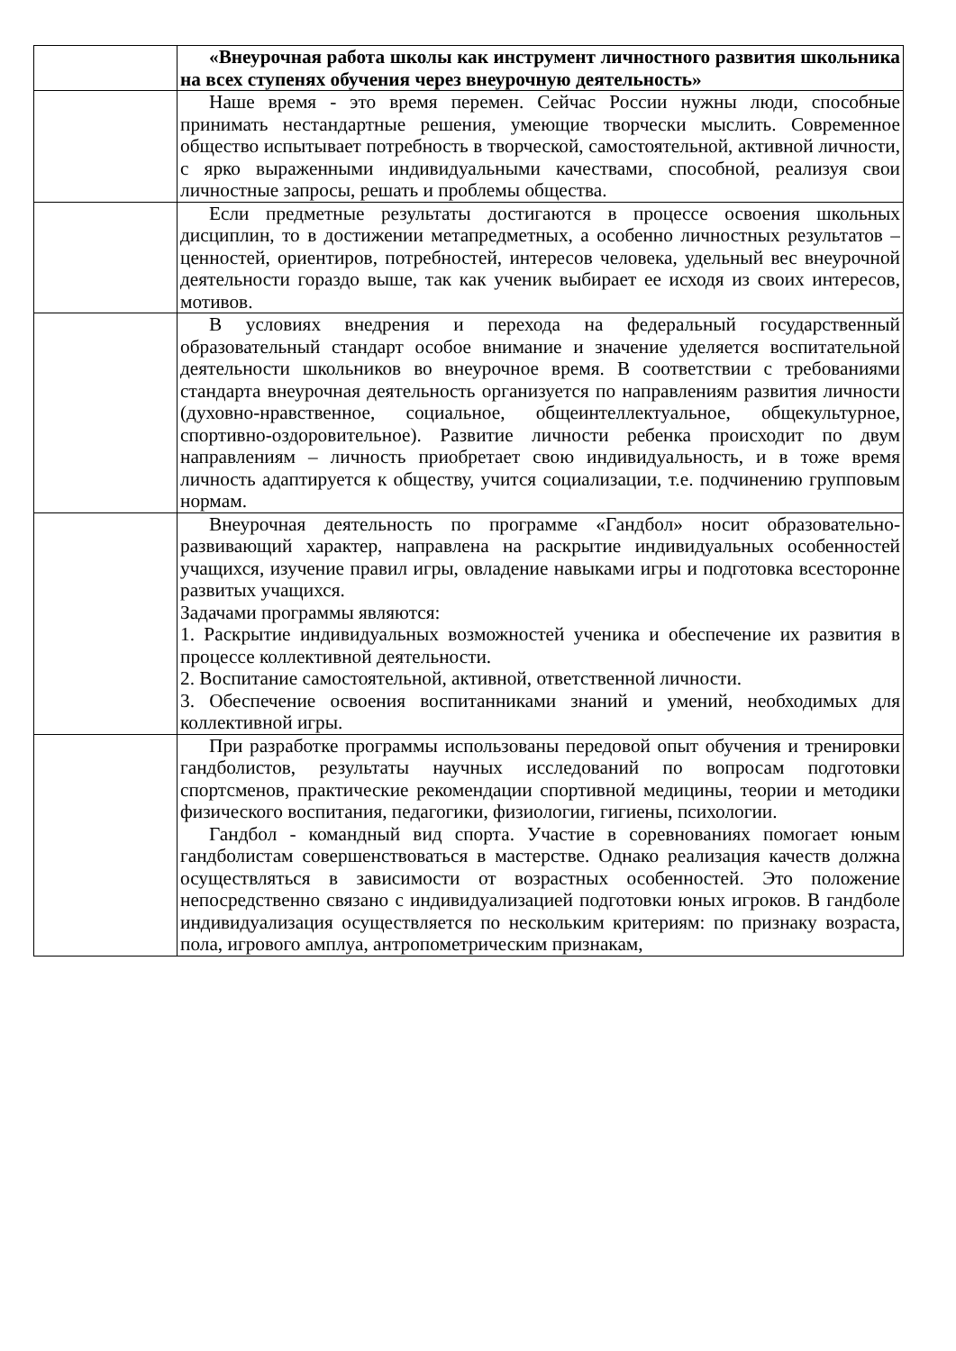| | «Внеурочная работа школы как инструмент личностного развития школьника на всех ступенях обучения через внеурочную деятельность» |
| | Наше время - это время перемен. Сейчас России нужны люди, способные принимать нестандартные решения, умеющие творчески мыслить. Современное общество испытывает потребность в творческой, самостоятельной, активной личности, с ярко выраженными индивидуальными качествами, способной, реализуя свои личностные запросы, решать и проблемы общества. |
| | Если предметные результаты достигаются в процессе освоения школьных дисциплин, то в достижении метапредметных, а особенно личностных результатов – ценностей, ориентиров, потребностей, интересов человека, удельный вес внеурочной деятельности гораздо выше, так как ученик выбирает ее исходя из своих интересов, мотивов. |
| | В условиях внедрения и перехода на федеральный государственный образовательный стандарт особое внимание и значение уделяется воспитательной деятельности школьников во внеурочное время. В соответствии с требованиями стандарта внеурочная деятельность организуется по направлениям развития личности (духовно-нравственное, социальное, общеинтеллектуальное, общекультурное, спортивно-оздоровительное). Развитие личности ребенка происходит по двум направлениям – личность приобретает свою индивидуальность, и в тоже время личность адаптируется к обществу, учится социализации, т.е. подчинению групповым нормам. |
| | Внеурочная деятельность по программе «Гандбол» носит образовательно-развивающий характер, направлена на раскрытие индивидуальных особенностей учащихся, изучение правил игры, овладение навыками игры и подготовка всесторонне развитых учащихся. Задачами программы являются: 1. Раскрытие индивидуальных возможностей ученика и обеспечение их развития в процессе коллективной деятельности. 2. Воспитание самостоятельной, активной, ответственной личности. 3. Обеспечение освоения воспитанниками знаний и умений, необходимых для коллективной игры. |
| | При разработке программы использованы передовой опыт обучения и тренировки гандболистов, результаты научных исследований по вопросам подготовки спортсменов, практические рекомендации спортивной медицины, теории и методики физического воспитания, педагогики, физиологии, гигиены, психологии. Гандбол - командный вид спорта. Участие в соревнованиях помогает юным гандболистам совершенствоваться в мастерстве. Однако реализация качеств должна осуществляться в зависимости от возрастных особенностей. Это положение непосредственно связано с индивидуализацией подготовки юных игроков. В гандболе индивидуализация осуществляется по нескольким критериям: по признаку возраста, пола, игрового амплуа, антропометрическим признакам, |